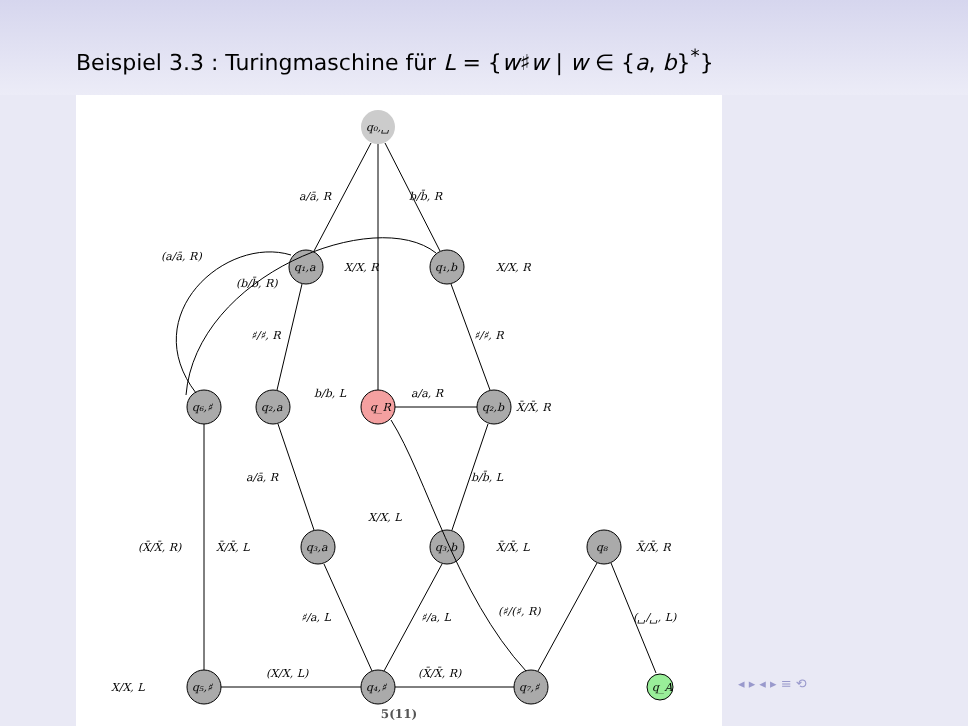Beispiel 3.3 : Turingmaschine für L = {w♯w | w ∈ {a, b}<sup>*</sup>}
a/ā, R
b/b̄, R
(a/ā, R)
(b/b̄, R)
X/X, R
X/X, R
♯/♯, R
♯/♯, R
b/b, L
a/a, R
X̄/X̄, R
a/ā, R
b/b̄, L
X/X, L
(X̄/X̄, R)
X̄/X̄, L
X̄/X̄, L
X̄/X̄, R
♯/a, L
♯/a, L
(♯/(♯, R)
(␣/␣, L)
X/X, L
(X/X, L)
(X̄/X̄, R)
q₀,␣
q₁,a
q₁,b
q₆,♯
q₂,a
q_R
q₂,b
q₃,a
q₃,b
q₈
q₅,♯
q₄,♯
q₇,♯
q_A
5(11)
◂ ▸ ◂ ▸ ≡ ⟲